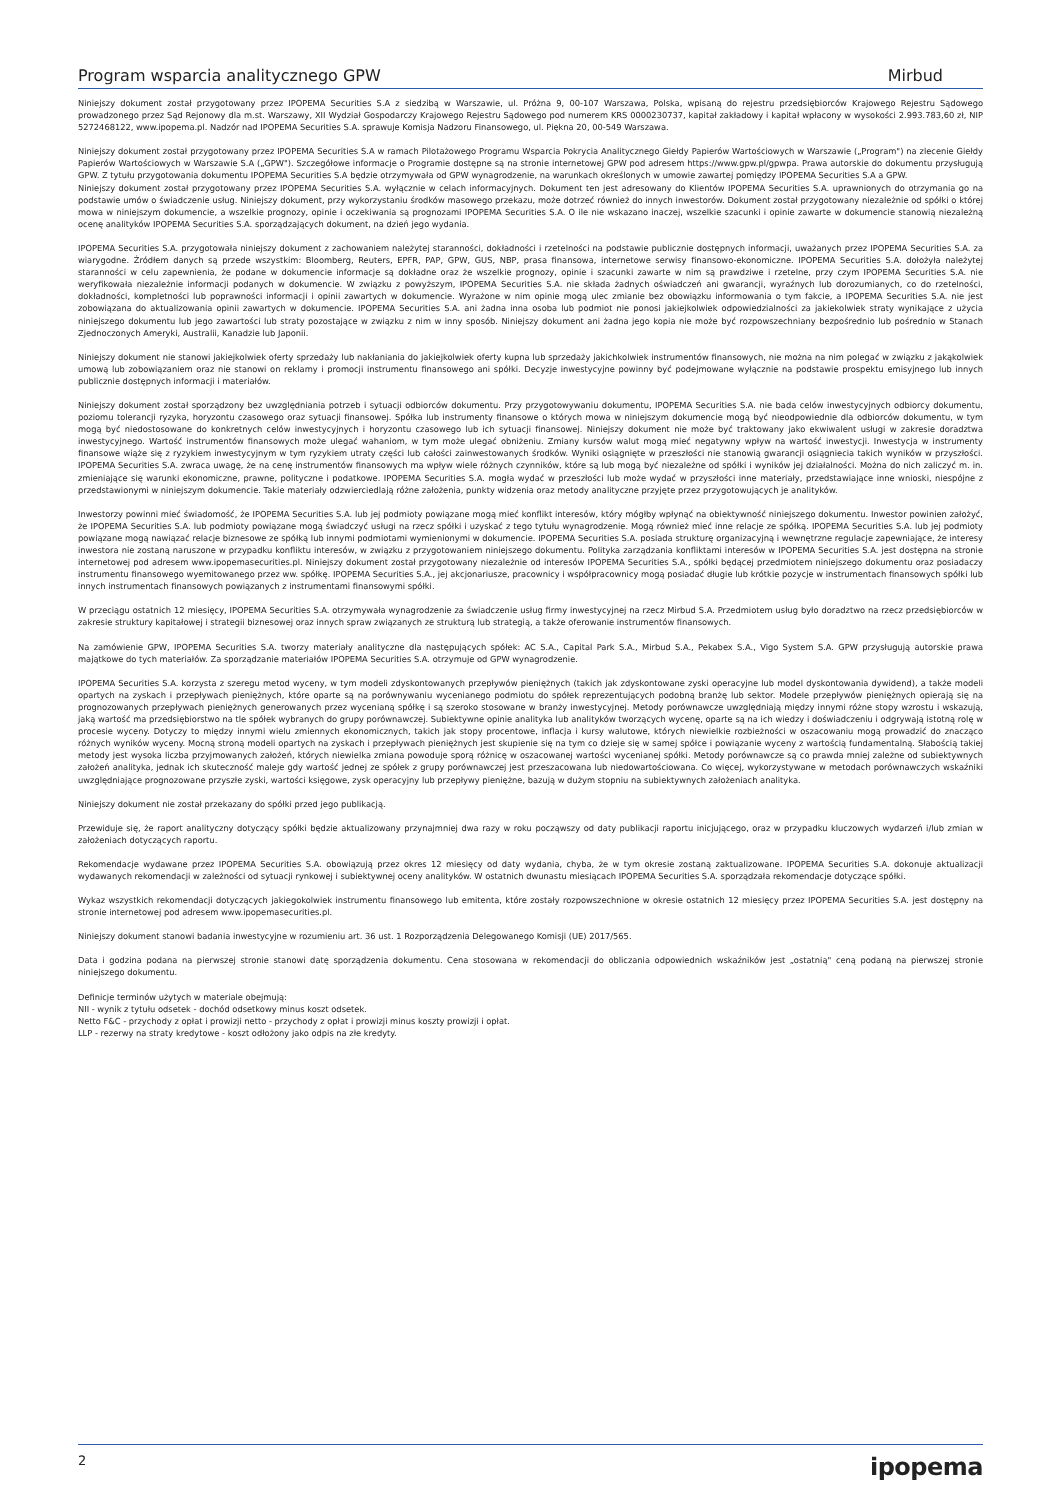Program wsparcia analitycznego GPW Mirbud
Niniejszy dokument został przygotowany przez IPOPEMA Securities S.A z siedzibą w Warszawie, ul. Próżna 9, 00-107 Warszawa, Polska, wpisaną do rejestru przedsiębiorców Krajowego Rejestru Sądowego prowadzonego przez Sąd Rejonowy dla m.st. Warszawy, XII Wydział Gospodarczy Krajowego Rejestru Sądowego pod numerem KRS 0000230737, kapitał zakładowy i kapitał wpłacony w wysokości 2.993.783,60 zł, NIP 5272468122, www.ipopema.pl. Nadzór nad IPOPEMA Securities S.A. sprawuje Komisja Nadzoru Finansowego, ul. Piękna 20, 00-549 Warszawa.
Niniejszy dokument został przygotowany przez IPOPEMA Securities S.A w ramach Pilotażowego Programu Wsparcia Pokrycia Analitycznego Giełdy Papierów Wartościowych w Warszawie („Program") na zlecenie Giełdy Papierów Wartościowych w Warszawie S.A („GPW"). Szczegółowe informacje o Programie dostępne są na stronie internetowej GPW pod adresem https://www.gpw.pl/gpwpa. Prawa autorskie do dokumentu przysługują GPW. Z tytułu przygotowania dokumentu IPOPEMA Securities S.A będzie otrzymywała od GPW wynagrodzenie, na warunkach określonych w umowie zawartej pomiędzy IPOPEMA Securities S.A a GPW.
Niniejszy dokument został przygotowany przez IPOPEMA Securities S.A. wyłącznie w celach informacyjnych. Dokument ten jest adresowany do Klientów IPOPEMA Securities S.A. uprawnionych do otrzymania go na podstawie umów o świadczenie usług. Niniejszy dokument, przy wykorzystaniu środków masowego przekazu, może dotrzeć również do innych inwestorów. Dokument został przygotowany niezależnie od spółki o której mowa w niniejszym dokumencie, a wszelkie prognozy, opinie i oczekiwania są prognozami IPOPEMA Securities S.A. O ile nie wskazano inaczej, wszelkie szacunki i opinie zawarte w dokumencie stanowią niezależną ocenę analityków IPOPEMA Securities S.A. sporządzających dokument, na dzień jego wydania.
IPOPEMA Securities S.A. przygotowała niniejszy dokument z zachowaniem należytej staranności, dokładności i rzetelności na podstawie publicznie dostępnych informacji, uważanych przez IPOPEMA Securities S.A. za wiarygodne. Źródłem danych są przede wszystkim: Bloomberg, Reuters, EPFR, PAP, GPW, GUS, NBP, prasa finansowa, internetowe serwisy finansowo-ekonomiczne. IPOPEMA Securities S.A. dołożyła należytej staranności w celu zapewnienia, że podane w dokumencie informacje są dokładne oraz że wszelkie prognozy, opinie i szacunki zawarte w nim są prawdziwe i rzetelne, przy czym IPOPEMA Securities S.A. nie weryfikowała niezależnie informacji podanych w dokumencie. W związku z powyższym, IPOPEMA Securities S.A. nie składa żadnych oświadczeń ani gwarancji, wyraźnych lub dorozumianych, co do rzetelności, dokładności, kompletności lub poprawności informacji i opinii zawartych w dokumencie. Wyrażone w nim opinie mogą ulec zmianie bez obowiązku informowania o tym fakcie, a IPOPEMA Securities S.A. nie jest zobowiązana do aktualizowania opinii zawartych w dokumencie. IPOPEMA Securities S.A. ani żadna inna osoba lub podmiot nie ponosi jakiejkolwiek odpowiedzialności za jakiekolwiek straty wynikające z użycia niniejszego dokumentu lub jego zawartości lub straty pozostające w związku z nim w inny sposób. Niniejszy dokument ani żadna jego kopia nie może być rozpowszechniany bezpośrednio lub pośrednio w Stanach Zjednoczonych Ameryki, Australii, Kanadzie lub Japonii.
Niniejszy dokument nie stanowi jakiejkolwiek oferty sprzedaży lub nakłaniania do jakiejkolwiek oferty kupna lub sprzedaży jakichkolwiek instrumentów finansowych, nie można na nim polegać w związku z jakąkolwiek umową lub zobowiązaniem oraz nie stanowi on reklamy i promocji instrumentu finansowego ani spółki. Decyzje inwestycyjne powinny być podejmowane wyłącznie na podstawie prospektu emisyjnego lub innych publicznie dostępnych informacji i materiałów.
Niniejszy dokument został sporządzony bez uwzględniania potrzeb i sytuacji odbiorców dokumentu. Przy przygotowywaniu dokumentu, IPOPEMA Securities S.A. nie bada celów inwestycyjnych odbiorcy dokumentu, poziomu tolerancji ryzyka, horyzontu czasowego oraz sytuacji finansowej. Spółka lub instrumenty finansowe o których mowa w niniejszym dokumencie mogą być nieodpowiednie dla odbiorców dokumentu, w tym mogą być niedostosowane do konkretnych celów inwestycyjnych i horyzontu czasowego lub ich sytuacji finansowej. Niniejszy dokument nie może być traktowany jako ekwiwalent usługi w zakresie doradztwa inwestycyjnego. Wartość instrumentów finansowych może ulegać wahaniom, w tym może ulegać obniżeniu. Zmiany kursów walut mogą mieć negatywny wpływ na wartość inwestycji. Inwestycja w instrumenty finansowe wiąże się z ryzykiem inwestycyjnym w tym ryzykiem utraty części lub całości zainwestowanych środków. Wyniki osiągnięte w przeszłości nie stanowią gwarancji osiągniecia takich wyników w przyszłości. IPOPEMA Securities S.A. zwraca uwagę, że na cenę instrumentów finansowych ma wpływ wiele różnych czynników, które są lub mogą być niezależne od spółki i wyników jej działalności. Można do nich zaliczyć m. in. zmieniające się warunki ekonomiczne, prawne, polityczne i podatkowe. IPOPEMA Securities S.A. mogła wydać w przeszłości lub może wydać w przyszłości inne materiały, przedstawiające inne wnioski, niespójne z przedstawionymi w niniejszym dokumencie. Takie materiały odzwierciedlają różne założenia, punkty widzenia oraz metody analityczne przyjęte przez przygotowujących je analityków.
Inwestorzy powinni mieć świadomość, że IPOPEMA Securities S.A. lub jej podmioty powiązane mogą mieć konflikt interesów, który mógłby wpłynąć na obiektywność niniejszego dokumentu. Inwestor powinien założyć, że IPOPEMA Securities S.A. lub podmioty powiązane mogą świadczyć usługi na rzecz spółki i uzyskać z tego tytułu wynagrodzenie. Mogą również mieć inne relacje ze spółką. IPOPEMA Securities S.A. lub jej podmioty powiązane mogą nawiązać relacje biznesowe ze spółką lub innymi podmiotami wymienionymi w dokumencie. IPOPEMA Securities S.A. posiada strukturę organizacyjną i wewnętrzne regulacje zapewniające, że interesy inwestora nie zostaną naruszone w przypadku konfliktu interesów, w związku z przygotowaniem niniejszego dokumentu. Polityka zarządzania konfliktami interesów w IPOPEMA Securities S.A. jest dostępna na stronie internetowej pod adresem www.ipopemasecurities.pl. Niniejszy dokument został przygotowany niezależnie od interesów IPOPEMA Securities S.A., spółki będącej przedmiotem niniejszego dokumentu oraz posiadaczy instrumentu finansowego wyemitowanego przez ww. spółkę. IPOPEMA Securities S.A., jej akcjonariusze, pracownicy i współpracownicy mogą posiadać długie lub krótkie pozycje w instrumentach finansowych spółki lub innych instrumentach finansowych powiązanych z instrumentami finansowymi spółki.
W przeciągu ostatnich 12 miesięcy, IPOPEMA Securities S.A. otrzymywała wynagrodzenie za świadczenie usług firmy inwestycyjnej na rzecz Mirbud S.A. Przedmiotem usług było doradztwo na rzecz przedsiębiorców w zakresie struktury kapitałowej i strategii biznesowej oraz innych spraw związanych ze strukturą lub strategią, a także oferowanie instrumentów finansowych.
Na zamówienie GPW, IPOPEMA Securities S.A. tworzy materiały analityczne dla następujących spółek: AC S.A., Capital Park S.A., Mirbud S.A., Pekabex S.A., Vigo System S.A. GPW przysługują autorskie prawa majątkowe do tych materiałów. Za sporządzanie materiałów IPOPEMA Securities S.A. otrzymuje od GPW wynagrodzenie.
IPOPEMA Securities S.A. korzysta z szeregu metod wyceny, w tym modeli zdyskontowanych przepływów pieniężnych (takich jak zdyskontowane zyski operacyjne lub model dyskontowania dywidend), a także modeli opartych na zyskach i przepływach pieniężnych, które oparte są na porównywaniu wycenianego podmiotu do spółek reprezentujących podobną branżę lub sektor. Modele przepływów pieniężnych opierają się na prognozowanych przepływach pieniężnych generowanych przez wycenianą spółkę i są szeroko stosowane w branży inwestycyjnej. Metody porównawcze uwzględniają między innymi różne stopy wzrostu i wskazują, jaką wartość ma przedsiębiorstwo na tle spółek wybranych do grupy porównawczej. Subiektywne opinie analityka lub analityków tworzących wycenę, oparte są na ich wiedzy i doświadczeniu i odgrywają istotną rolę w procesie wyceny. Dotyczy to między innymi wielu zmiennych ekonomicznych, takich jak stopy procentowe, inflacja i kursy walutowe, których niewielkie rozbieżności w oszacowaniu mogą prowadzić do znacząco różnych wyników wyceny. Mocną stroną modeli opartych na zyskach i przepływach pieniężnych jest skupienie się na tym co dzieje się w samej spółce i powiązanie wyceny z wartością fundamentalną. Słabością takiej metody jest wysoka liczba przyjmowanych założeń, których niewielka zmiana powoduje sporą różnicę w oszacowanej wartości wycenianej spółki. Metody porównawcze są co prawda mniej zależne od subiektywnych założeń analityka, jednak ich skuteczność maleje gdy wartość jednej ze spółek z grupy porównawczej jest przeszacowana lub niedowartościowana. Co więcej, wykorzystywane w metodach porównawczych wskaźniki uwzględniające prognozowane przyszłe zyski, wartości księgowe, zysk operacyjny lub przepływy pieniężne, bazują w dużym stopniu na subiektywnych założeniach analityka.
Niniejszy dokument nie został przekazany do spółki przed jego publikacją.
Przewiduje się, że raport analityczny dotyczący spółki będzie aktualizowany przynajmniej dwa razy w roku począwszy od daty publikacji raportu inicjującego, oraz w przypadku kluczowych wydarzeń i/lub zmian w założeniach dotyczących raportu.
Rekomendacje wydawane przez IPOPEMA Securities S.A. obowiązują przez okres 12 miesięcy od daty wydania, chyba, że w tym okresie zostaną zaktualizowane. IPOPEMA Securities S.A. dokonuje aktualizacji wydawanych rekomendacji w zależności od sytuacji rynkowej i subiektywnej oceny analityków. W ostatnich dwunastu miesiącach IPOPEMA Securities S.A. sporządzała rekomendacje dotyczące spółki.
Wykaz wszystkich rekomendacji dotyczących jakiegokolwiek instrumentu finansowego lub emitenta, które zostały rozpowszechnione w okresie ostatnich 12 miesięcy przez IPOPEMA Securities S.A. jest dostępny na stronie internetowej pod adresem www.ipopemasecurities.pl.
Niniejszy dokument stanowi badania inwestycyjne w rozumieniu art. 36 ust. 1 Rozporządzenia Delegowanego Komisji (UE) 2017/565.
Data i godzina podana na pierwszej stronie stanowi datę sporządzenia dokumentu. Cena stosowana w rekomendacji do obliczania odpowiednich wskaźników jest „ostatnią" ceną podaną na pierwszej stronie niniejszego dokumentu.
Definicje terminów użytych w materiale obejmują:
NII - wynik z tytułu odsetek - dochód odsetkowy minus koszt odsetek.
Netto F&C - przychody z opłat i prowizji netto - przychody z opłat i prowizji minus koszty prowizji i opłat.
LLP - rezerwy na straty kredytowe - koszt odłożony jako odpis na złe kredyty.
2 ipopema